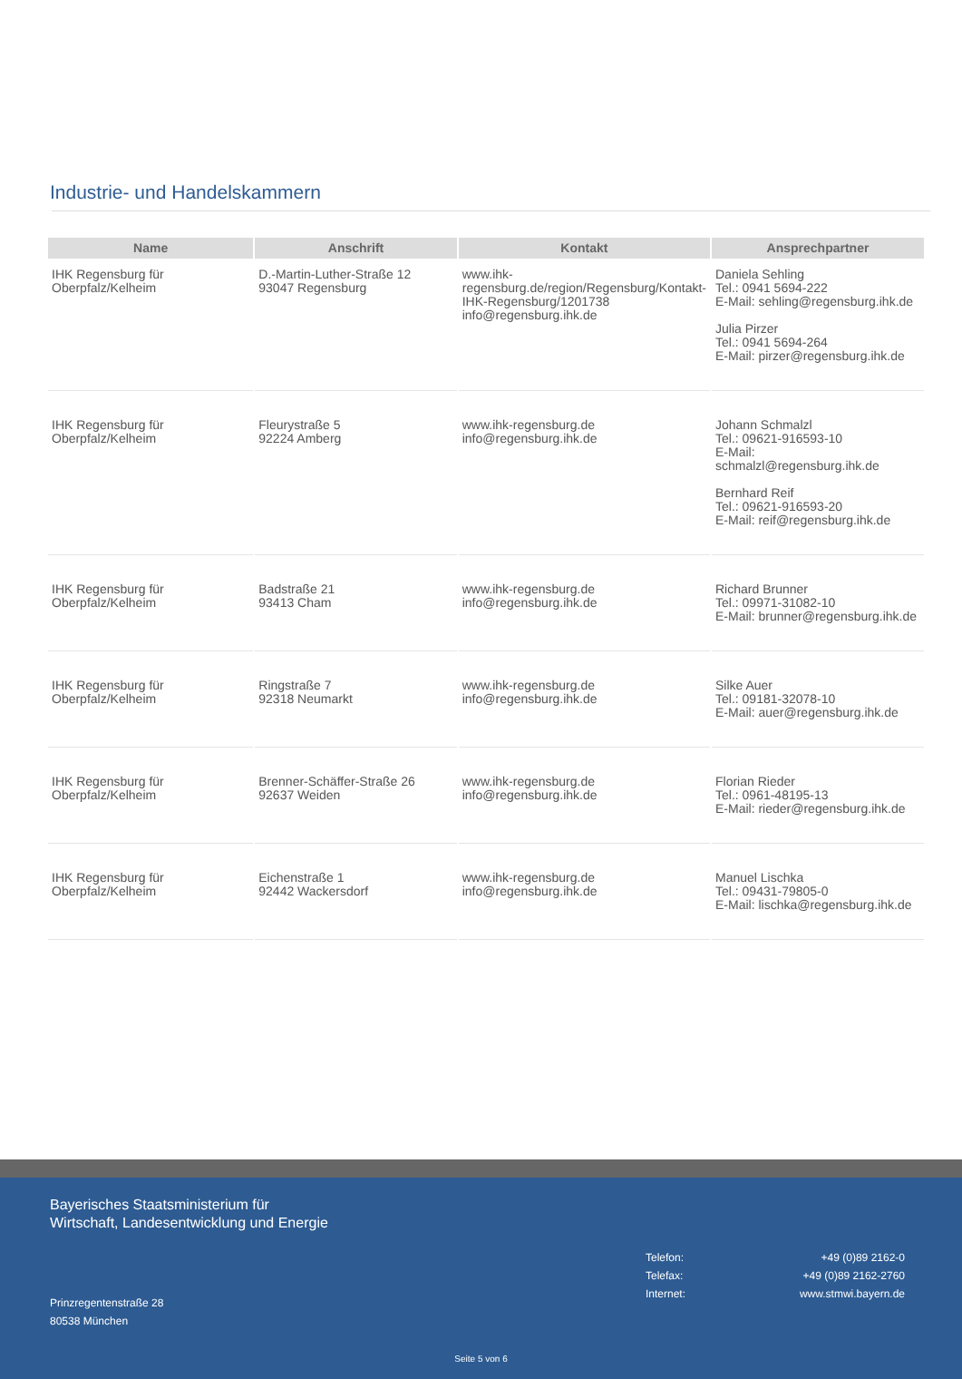Industrie- und Handelskammern
| Name | Anschrift | Kontakt | Ansprechpartner |
| --- | --- | --- | --- |
| IHK Regensburg für Oberpfalz/Kelheim | D.-Martin-Luther-Straße 12 93047 Regensburg | www.ihk-regensburg.de/region/Regensburg/Kontakt-IHK-Regensburg/1201738 info@regensburg.ihk.de | Daniela Sehling Tel.: 0941 5694-222 E-Mail: sehling@regensburg.ihk.de Julia Pirzer Tel.: 0941 5694-264 E-Mail: pirzer@regensburg.ihk.de |
| IHK Regensburg für Oberpfalz/Kelheim | Fleurystraße 5 92224 Amberg | www.ihk-regensburg.de info@regensburg.ihk.de | Johann Schmalzl Tel.: 09621-916593-10 E-Mail: schmalzl@regensburg.ihk.de Bernhard Reif Tel.: 09621-916593-20 E-Mail: reif@regensburg.ihk.de |
| IHK Regensburg für Oberpfalz/Kelheim | Badstraße 21 93413 Cham | www.ihk-regensburg.de info@regensburg.ihk.de | Richard Brunner Tel.: 09971-31082-10 E-Mail: brunner@regensburg.ihk.de |
| IHK Regensburg für Oberpfalz/Kelheim | Ringstraße 7 92318 Neumarkt | www.ihk-regensburg.de info@regensburg.ihk.de | Silke Auer Tel.: 09181-32078-10 E-Mail: auer@regensburg.ihk.de |
| IHK Regensburg für Oberpfalz/Kelheim | Brenner-Schäffer-Straße 26 92637 Weiden | www.ihk-regensburg.de info@regensburg.ihk.de | Florian Rieder Tel.: 0961-48195-13 E-Mail: rieder@regensburg.ihk.de |
| IHK Regensburg für Oberpfalz/Kelheim | Eichenstraße 1 92442 Wackersdorf | www.ihk-regensburg.de info@regensburg.ihk.de | Manuel Lischka Tel.: 09431-79805-0 E-Mail: lischka@regensburg.ihk.de |
Bayerisches Staatsministerium für
Wirtschaft, Landesentwicklung und Energie
Telefon: +49 (0)89 2162-0
Telefax: +49 (0)89 2162-2760
Internet: www.stmwi.bayern.de
Prinzregentenstraße 28
80538 München
Seite 5 von 6